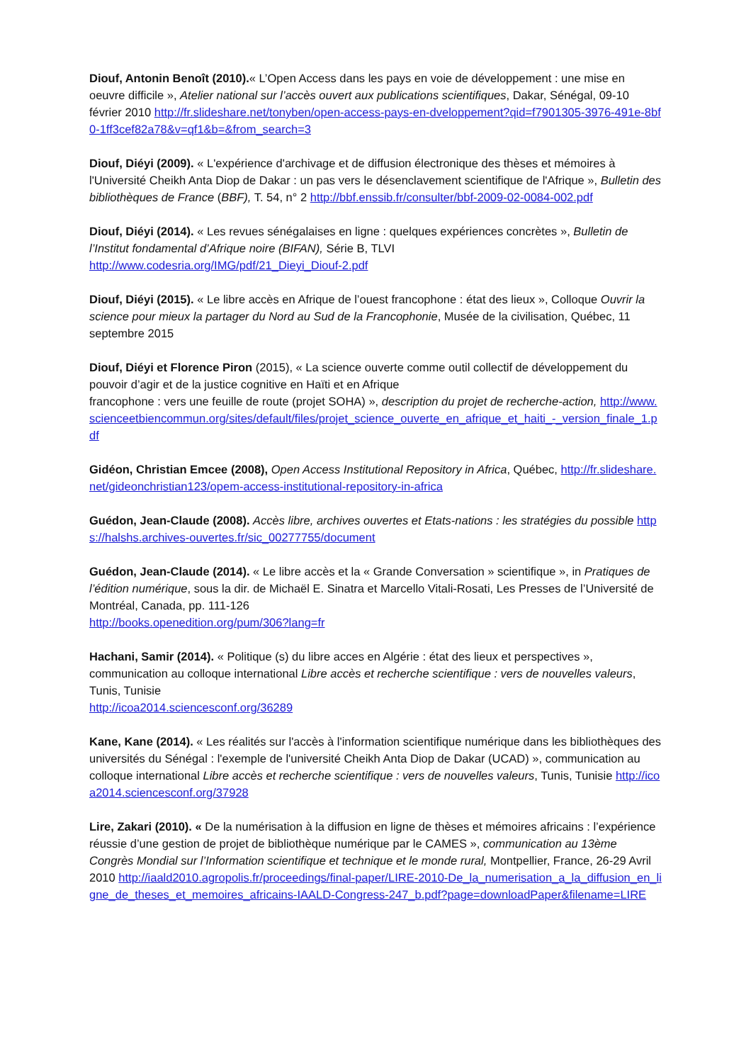Diouf, Antonin Benoît (2010).« L’Open Access dans les pays en voie de développement : une mise en oeuvre difficile », Atelier national sur l’accès ouvert aux publications scientifiques, Dakar, Sénégal, 09-10 février 2010 http://fr.slideshare.net/tonyben/open-access-pays-en-dveloppement?qid=f7901305-3976-491e-8bf0-1ff3cef82a78&v=qf1&b=&from_search=3
Diouf, Diéyi (2009). « L'expérience d'archivage et de diffusion électronique des thèses et mémoires à l'Université Cheikh Anta Diop de Dakar : un pas vers le désenclavement scientifique de l'Afrique », Bulletin des bibliothèques de France (BBF), T. 54, n° 2 http://bbf.enssib.fr/consulter/bbf-2009-02-0084-002.pdf
Diouf, Diéyi (2014). « Les revues sénégalaises en ligne : quelques expériences concrètes », Bulletin de l’Institut fondamental d’Afrique noire (BIFAN), Série B, TLVI
http://www.codesria.org/IMG/pdf/21_Dieyi_Diouf-2.pdf
Diouf, Diéyi (2015). « Le libre accès en Afrique de l’ouest francophone : état des lieux », Colloque Ouvrir la science pour mieux la partager du Nord au Sud de la Francophonie, Musée de la civilisation, Québec, 11 septembre 2015
Diouf, Diéyi et Florence Piron (2015), « La science ouverte comme outil collectif de développement du pouvoir d’agir et de la justice cognitive en Haïti et en Afrique
francophone : vers une feuille de route (projet SOHA) », description du projet de recherche-action, http://www.scienceetbiencommun.org/sites/default/files/projet_science_ouverte_en_afrique_et_haiti_-_version_finale_1.pdf
Gidéon, Christian Emcee (2008), Open Access Institutional Repository in Africa, Québec, http://fr.slideshare.net/gideonchristian123/opem-access-institutional-repository-in-africa
Guédon, Jean-Claude (2008). Accès libre, archives ouvertes et Etats-nations : les stratégies du possible https://halshs.archives-ouvertes.fr/sic_00277755/document
Guédon, Jean-Claude (2014). « Le libre accès et la « Grande Conversation » scientifique », in Pratiques de l’édition numérique, sous la dir. de Michaël E. Sinatra et Marcello Vitali-Rosati, Les Presses de l’Université de Montréal, Canada, pp. 111-126
http://books.openedition.org/pum/306?lang=fr
Hachani, Samir (2014). « Politique (s) du libre acces en Algérie : état des lieux et perspectives », communication au colloque international Libre accès et recherche scientifique : vers de nouvelles valeurs, Tunis, Tunisie
http://icoa2014.sciencesconf.org/36289
Kane, Kane (2014). « Les réalités sur l'accès à l'information scientifique numérique dans les bibliothèques des universités du Sénégal : l'exemple de l'université Cheikh Anta Diop de Dakar (UCAD) », communication au colloque international Libre accès et recherche scientifique : vers de nouvelles valeurs, Tunis, Tunisie http://icoa2014.sciencesconf.org/37928
Lire, Zakari (2010). « De la numérisation à la diffusion en ligne de thèses et mémoires africains : l’expérience réussie d’une gestion de projet de bibliothèque numérique par le CAMES », communication au 13ème Congrès Mondial sur l’Information scientifique et technique et le monde rural, Montpellier, France, 26-29 Avril 2010 http://iaald2010.agropolis.fr/proceedings/final-paper/LIRE-2010-De_la_numerisation_a_la_diffusion_en_ligne_de_theses_et_memoires_africains-IAALD-Congress-247_b.pdf?page=downloadPaper&filename=LIRE